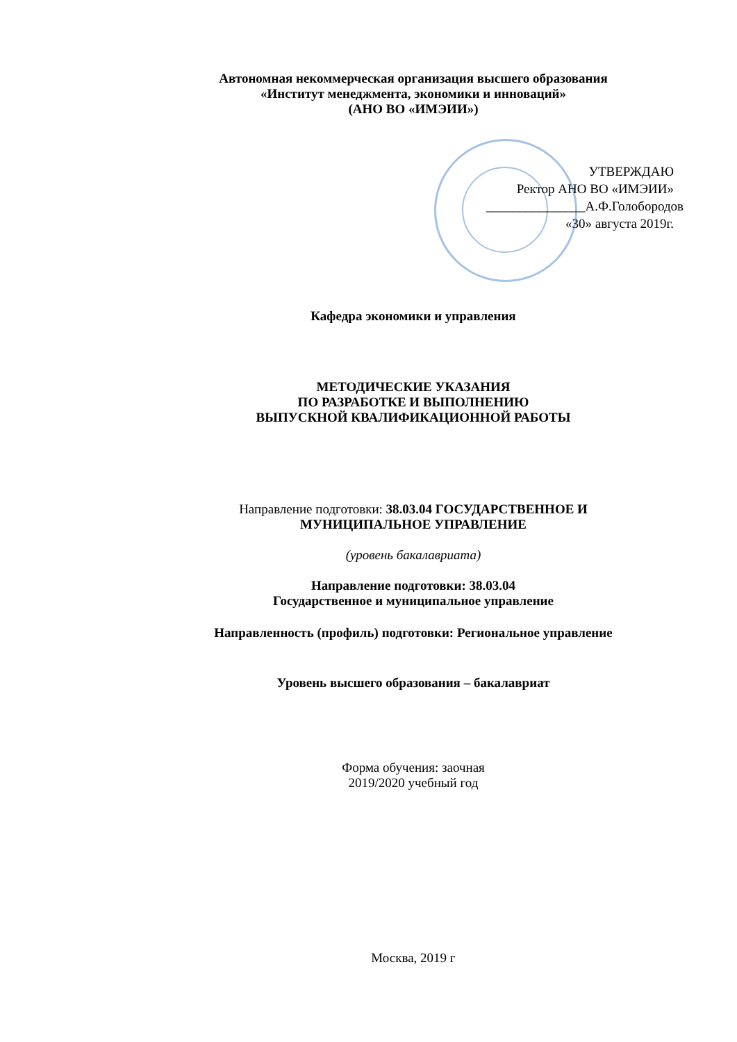Автономная некоммерческая организация высшего образования
«Институт менеджмента, экономики и инноваций»
(АНО ВО «ИМЭИИ»)
УТВЕРЖДАЮ
Ректор АНО ВО «ИМЭИИ»
_______________А.Ф.Голобородов
«30» августа 2019г.
Кафедра экономики и управления
МЕТОДИЧЕСКИЕ УКАЗАНИЯ
ПО РАЗРАБОТКЕ И ВЫПОЛНЕНИЮ
ВЫПУСКНОЙ КВАЛИФИКАЦИОННОЙ РАБОТЫ
Направление подготовки: 38.03.04 ГОСУДАРСТВЕННОЕ И МУНИЦИПАЛЬНОЕ УПРАВЛЕНИЕ
(уровень бакалавриата)
Направление подготовки: 38.03.04
Государственное и муниципальное управление
Направленность (профиль) подготовки: Региональное управление
Уровень высшего образования – бакалавриат
Форма обучения: заочная
2019/2020 учебный год
Москва, 2019 г